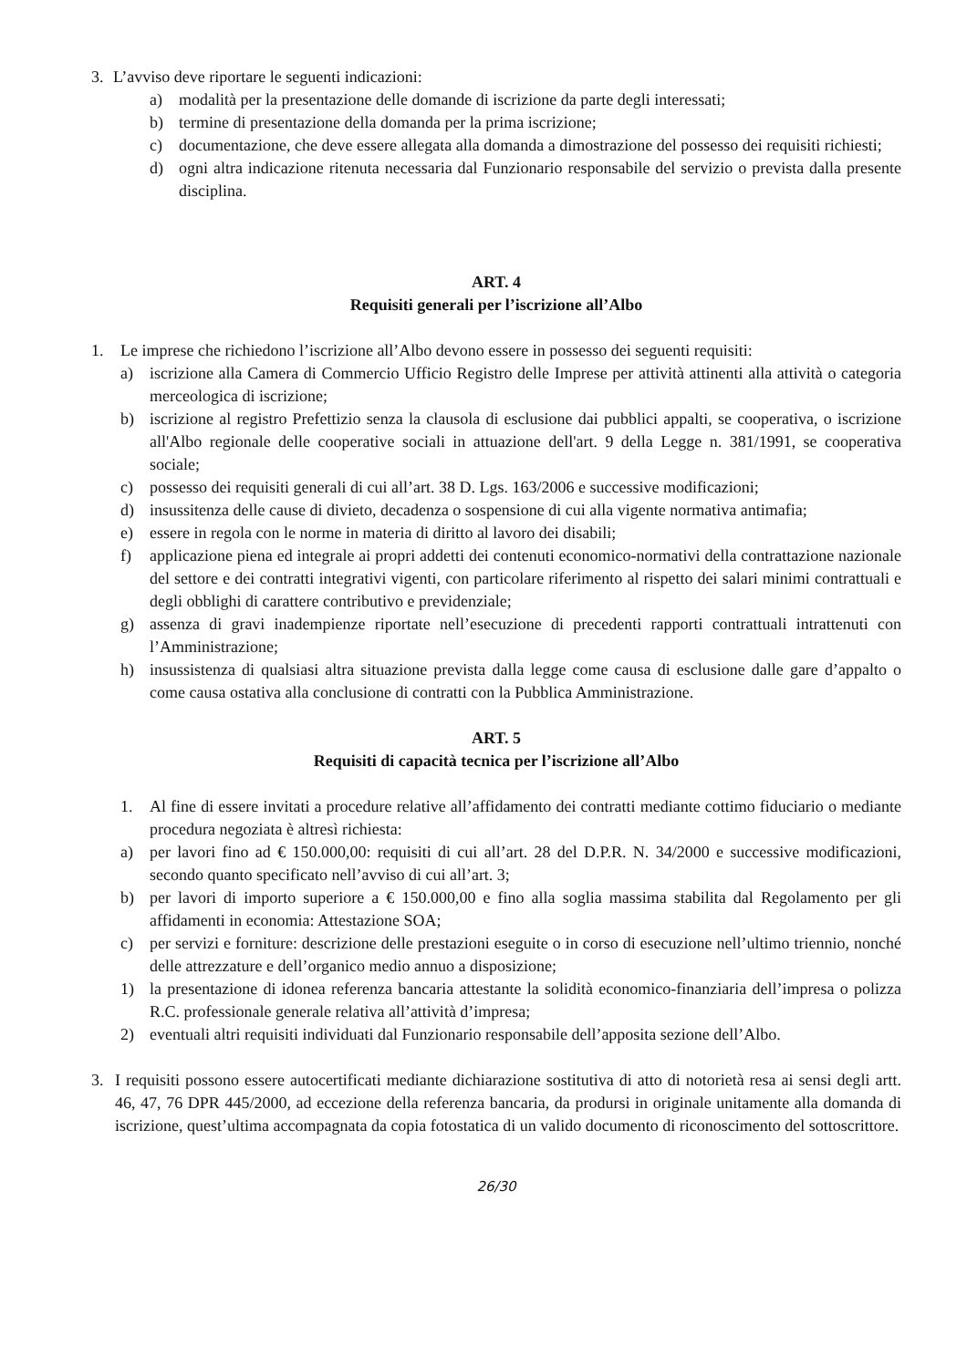3. L’avviso deve riportare le seguenti indicazioni:
a) modalità per la presentazione delle domande di iscrizione da parte degli interessati;
b) termine di presentazione della domanda per la prima iscrizione;
c) documentazione, che deve essere allegata alla domanda a dimostrazione del possesso dei requisiti richiesti;
d) ogni altra indicazione ritenuta necessaria dal Funzionario responsabile del servizio o prevista dalla presente disciplina.
ART. 4
Requisiti generali per l’iscrizione all’Albo
1. Le imprese che richiedono l’iscrizione all’Albo devono essere in possesso dei seguenti requisiti:
a) iscrizione alla Camera di Commercio Ufficio Registro delle Imprese per attività attinenti alla attività o categoria merceologica di iscrizione;
b) iscrizione al registro Prefettizio senza la clausola di esclusione dai pubblici appalti, se cooperativa, o iscrizione all'Albo regionale delle cooperative sociali in attuazione dell'art. 9 della Legge n. 381/1991, se cooperativa sociale;
c) possesso dei requisiti generali di cui all’art. 38 D. Lgs. 163/2006 e successive modificazioni;
d) insussitenza delle cause di divieto, decadenza o sospensione di cui alla vigente normativa antimafia;
e) essere in regola con le norme in materia di diritto al lavoro dei disabili;
f) applicazione piena ed integrale ai propri addetti dei contenuti economico-normativi della contrattazione nazionale del settore e dei contratti integrativi vigenti, con particolare riferimento al rispetto dei salari minimi contrattuali e degli obblighi di carattere contributivo e previdenziale;
g) assenza di gravi inadempienze riportate nell’esecuzione di precedenti rapporti contrattuali intrattenuti con l’Amministrazione;
h) insussistenza di qualsiasi altra situazione prevista dalla legge come causa di esclusione dalle gare d’appalto o come causa ostativa alla conclusione di contratti con la Pubblica Amministrazione.
ART. 5
Requisiti di capacità tecnica per l’iscrizione all’Albo
1. Al fine di essere invitati a procedure relative all’affidamento dei contratti mediante cottimo fiduciario o mediante procedura negoziata è altresì richiesta:
a) per lavori fino ad € 150.000,00: requisiti di cui all’art. 28 del D.P.R. N. 34/2000 e successive modificazioni, secondo quanto specificato nell’avviso di cui all’art. 3;
b) per lavori di importo superiore a € 150.000,00 e fino alla soglia massima stabilita dal Regolamento per gli affidamenti in economia: Attestazione SOA;
c) per servizi e forniture: descrizione delle prestazioni eseguite o in corso di esecuzione nell’ultimo triennio, nonché delle attrezzature e dell’organico medio annuo a disposizione;
1) la presentazione di idonea referenza bancaria attestante la solidità economico-finanziaria dell’impresa o polizza R.C. professionale generale relativa all’attività d’impresa;
2) eventuali altri requisiti individuati dal Funzionario responsabile dell’apposita sezione dell’Albo.
3. I requisiti possono essere autocertificati mediante dichiarazione sostitutiva di atto di notorietà resa ai sensi degli artt. 46, 47, 76 DPR 445/2000, ad eccezione della referenza bancaria, da prodursi in originale unitamente alla domanda di iscrizione, quest’ultima accompagnata da copia fotostatica di un valido documento di riconoscimento del sottoscrittore.
26/30